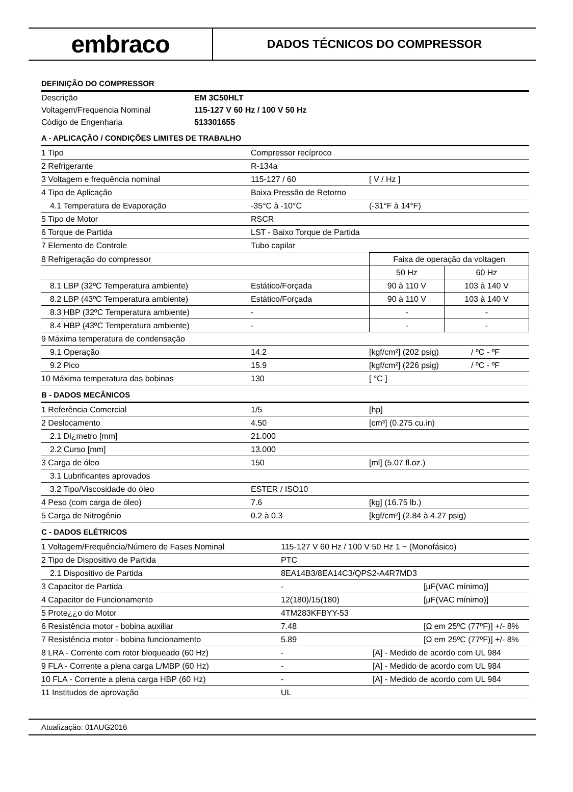embraco
DADOS TÉCNICOS DO COMPRESSOR
DEFINIÇÃO DO COMPRESSOR
| Descrição | EM 3C50HLT |
| Voltagem/Frequencia Nominal | 115-127 V 60 Hz / 100 V 50 Hz |
| Código de Engenharia | 513301655 |
A - APLICAÇÃO / CONDIÇÕES LIMITES DE TRABALHO
| 1 Tipo | Compressor recíproco | |
| 2 Refrigerante | R-134a | |
| 3 Voltagem e frequência nominal | 115-127 / 60 | [ V / Hz ] |
| 4 Tipo de Aplicação | Baixa Pressão de Retorno | |
| 4.1 Temperatura de Evaporação | -35°C à -10°C | (-31°F à 14°F) |
| 5 Tipo de Motor | RSCR | |
| 6 Torque de Partida | LST - Baixo Torque de Partida | |
| 7 Elemento de Controle | Tubo capilar | |
| 8 Refrigeração do compressor | | Faixa de operação da voltagen | |
| | | 50 Hz | 60 Hz |
| 8.1 LBP (32ºC Temperatura ambiente) | Estático/Forçada | 90 à 110 V | 103 à 140 V |
| 8.2 LBP (43ºC Temperatura ambiente) | Estático/Forçada | 90 à 110 V | 103 à 140 V |
| 8.3 HBP (32ºC Temperatura ambiente) | - | - | - |
| 8.4 HBP (43ºC Temperatura ambiente) | - | - | - |
| 9 Máxima temperatura de condensação | | | |
| 9.1 Operação | 14.2 | [kgf/cm²] (202 psig) | / ºC - ºF |
| 9.2 Pico | 15.9 | [kgf/cm²] (226 psig) | / ºC - ºF |
| 10 Máxima temperatura das bobinas | 130 | [ °C ] | |
B - DADOS MECÂNICOS
| 1 Referência Comercial | 1/5 | [hp] |
| 2 Deslocamento | 4.50 | [cm³] (0.275 cu.in) |
| 2.1 Di¿metro [mm] | 21.000 | |
| 2.2 Curso [mm] | 13.000 | |
| 3 Carga de óleo | 150 | [ml] (5.07 fl.oz.) |
| 3.1 Lubrificantes aprovados | | |
| 3.2 Tipo/Viscosidade do óleo | ESTER / ISO10 | |
| 4 Peso (com carga de óleo) | 7.6 | [kg] (16.75 lb.) |
| 5 Carga de Nitrogênio | 0.2 à 0.3 | [kgf/cm²] (2.84 à 4.27 psig) |
C - DADOS ELÉTRICOS
| 1 Voltagem/Frequência/Número de Fases Nominal | 115-127 V 60 Hz / 100 V 50 Hz 1 ~ (Monofásico) | |
| 2 Tipo de Dispositivo de Partida | PTC | |
| 2.1 Dispositivo de Partida | 8EA14B3/8EA14C3/QPS2-A4R7MD3 | |
| 3 Capacitor de Partida | - | [µF(VAC mínimo)] |
| 4 Capacitor de Funcionamento | 12(180)/15(180) | [µF(VAC mínimo)] |
| 5 Prote¿¿o do Motor | 4TM283KFBYY-53 | |
| 6 Resistência motor - bobina auxiliar | 7.48 | [Ω em 25ºC (77ºF)] +/- 8% |
| 7 Resistência motor - bobina funcionamento | 5.89 | [Ω em 25ºC (77ºF)] +/- 8% |
| 8 LRA - Corrente com rotor bloqueado (60 Hz) | - | [A] - Medido de acordo com UL 984 |
| 9 FLA - Corrente a plena carga L/MBP (60 Hz) | - | [A] - Medido de acordo com UL 984 |
| 10 FLA - Corrente a plena carga HBP (60 Hz) | - | [A] - Medido de acordo com UL 984 |
| 11 Institudos de aprovação | UL | |
Atualização: 01AUG2016